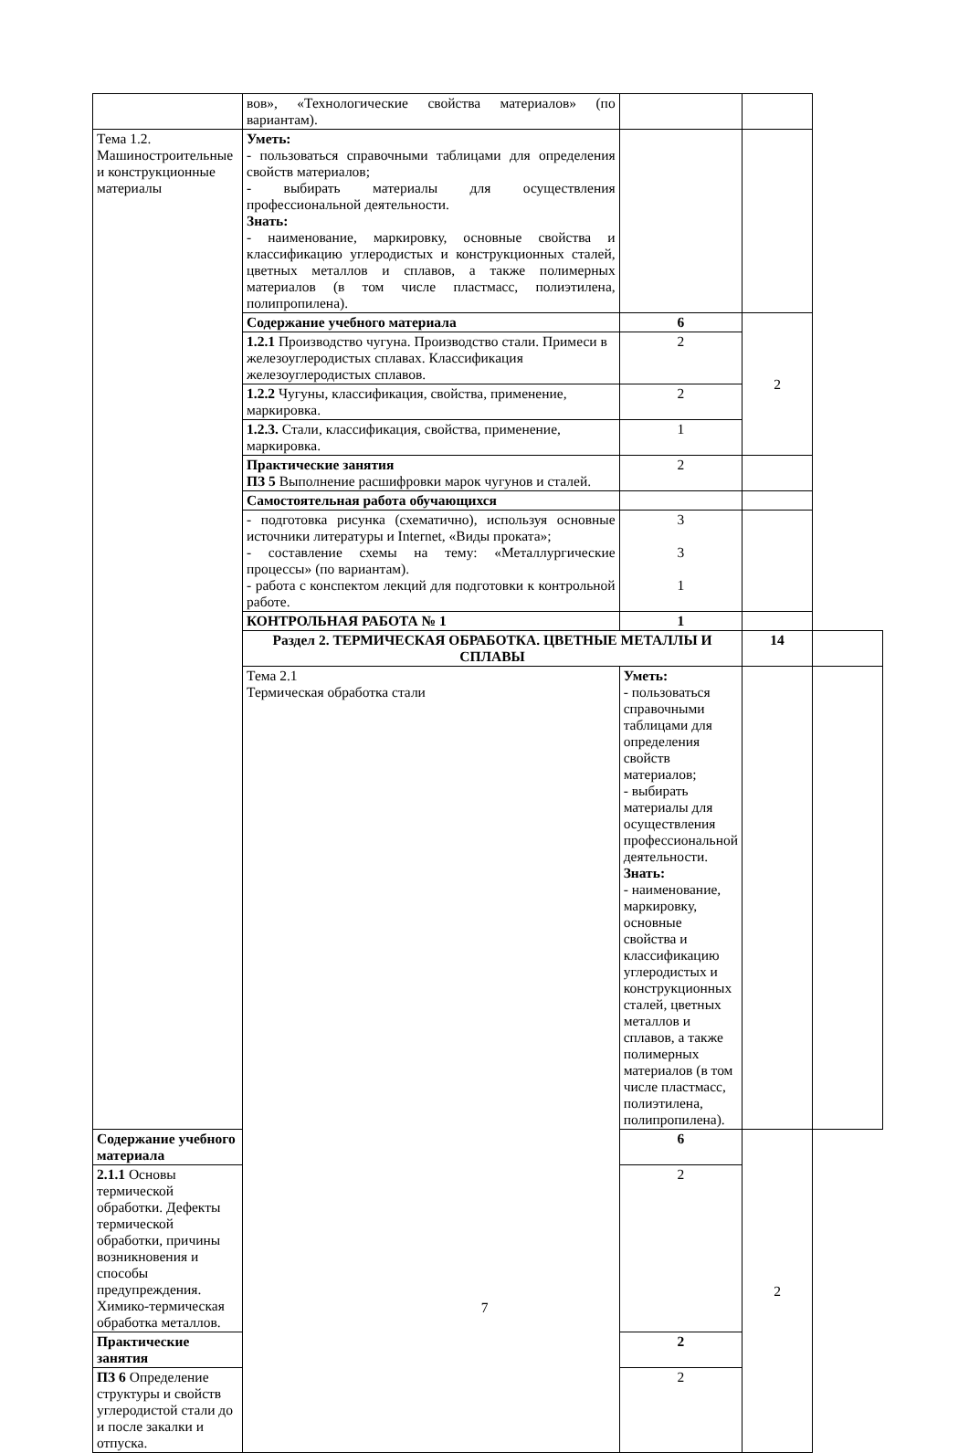| | вов», «Технологические свойства материалов» (по вариантам). | | | |
| Тема 1.2. Машиностроительные и конструкционные материалы | Уметь: - пользоваться справочными таблицами для определения свойств материалов; - выбирать материалы для осуществления профессиональной деятельности. Знать: - наименование, маркировку, основные свойства и классификацию углеродистых и конструкционных сталей, цветных металлов и сплавов, а также полимерных материалов (в том числе пластмасс, полиэтилена, полипропилена). | | | |
| | Содержание учебного материала | 6 | 2 | |
| | 1.2.1 Производство чугуна. Производство стали. Примеси в железоуглеродистых сплавах. Классификация железоуглеродистых сплавов. | 2 | | |
| | 1.2.2 Чугуны, классификация, свойства, применение, маркировка. | 2 | | |
| | 1.2.3. Стали, классификация, свойства, применение, маркировка. | 1 | | |
| | Практические занятия ПЗ 5 Выполнение расшифровки марок чугунов и сталей. | 2 | | |
| | Самостоятельная работа обучающихся | | | |
| | - подготовка рисунка (схематично), используя основные источники литературы и Internet, «Виды проката»; - составление схемы на тему: «Металлургические процессы» (по вариантам). - работа с конспектом лекций для подготовки к контрольной работе. | 3 3 1 | | |
| | КОНТРОЛЬНАЯ РАБОТА № 1 | 1 | | |
| | Раздел 2. ТЕРМИЧЕСКАЯ ОБРАБОТКА. ЦВЕТНЫЕ МЕТАЛЛЫ И СПЛАВЫ | | 14 | |
| | Тема 2.1 Термическая обработка стали | Уметь: - пользоваться справочными таблицами для определения свойств материалов; - выбирать материалы для осуществления профессиональной деятельности. Знать: - наименование, маркировку, основные свойства и классификацию углеродистых и конструкционных сталей, цветных металлов и сплавов, а также полимерных материалов (в том числе пластмасс, полиэтилена, полипропилена). | | |
| Содержание учебного материала | | 6 | 2 | |
| 2.1.1 Основы термической обработки. Дефекты термической обработки, причины возникновения и способы предупреждения. Химико-термическая обработка металлов. | | 2 | | |
| Практические занятия | | 2 | | |
| ПЗ 6 Определение структуры и свойств углеродистой стали до и после закалки и отпуска. | | 2 | | |
7